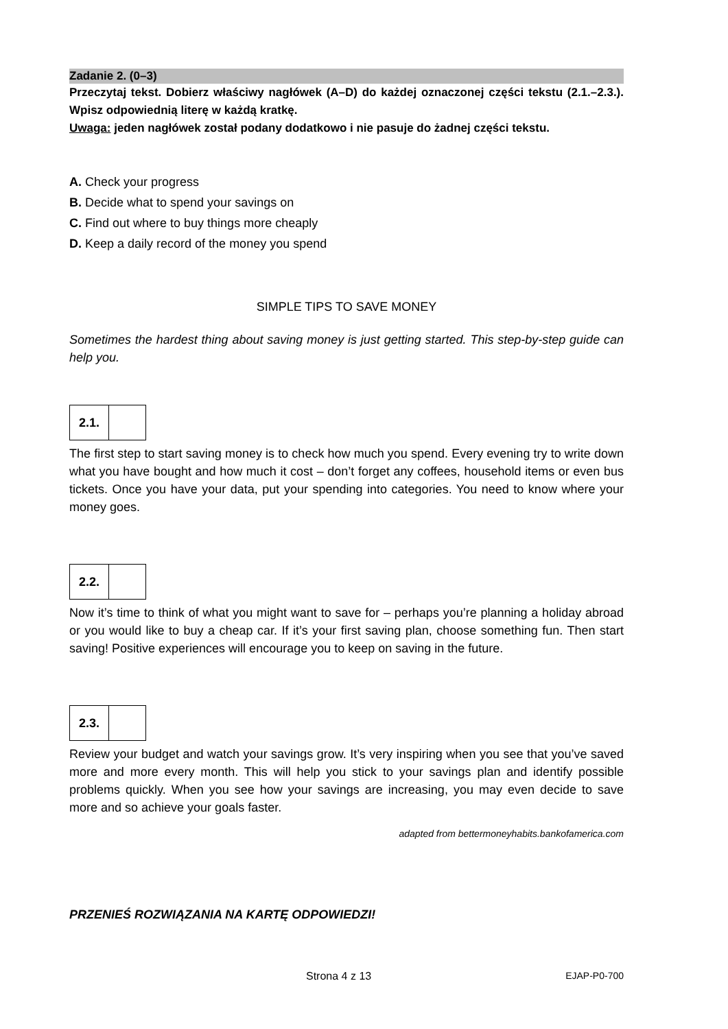Zadanie 2. (0–3)
Przeczytaj tekst. Dobierz właściwy nagłówek (A–D) do każdej oznaczonej części tekstu (2.1.–2.3.). Wpisz odpowiednią literę w każdą kratkę.
Uwaga: jeden nagłówek został podany dodatkowo i nie pasuje do żadnej części tekstu.
A. Check your progress
B. Decide what to spend your savings on
C. Find out where to buy things more cheaply
D. Keep a daily record of the money you spend
SIMPLE TIPS TO SAVE MONEY
Sometimes the hardest thing about saving money is just getting started. This step-by-step guide can help you.
2.1.
The first step to start saving money is to check how much you spend. Every evening try to write down what you have bought and how much it cost – don’t forget any coffees, household items or even bus tickets. Once you have your data, put your spending into categories. You need to know where your money goes.
2.2.
Now it’s time to think of what you might want to save for – perhaps you’re planning a holiday abroad or you would like to buy a cheap car. If it’s your first saving plan, choose something fun. Then start saving! Positive experiences will encourage you to keep on saving in the future.
2.3.
Review your budget and watch your savings grow. It’s very inspiring when you see that you’ve saved more and more every month. This will help you stick to your savings plan and identify possible problems quickly. When you see how your savings are increasing, you may even decide to save more and so achieve your goals faster.
adapted from bettermoneyhabits.bankofamerica.com
PRZENIEŚ ROZWIĄZANIA NA KARTĘ ODPOWIEDZI!
Strona 4 z 13 EJAP-P0-700